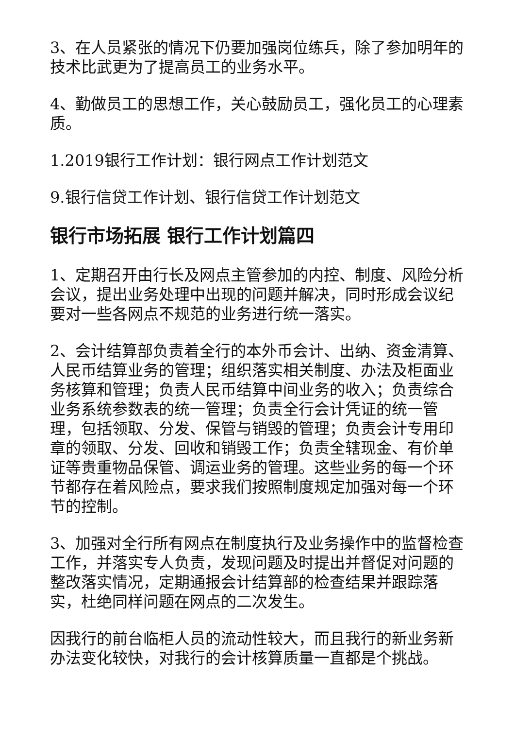3、在人员紧张的情况下仍要加强岗位练兵，除了参加明年的技术比武更为了提高员工的业务水平。
4、勤做员工的思想工作，关心鼓励员工，强化员工的心理素质。
1.2019银行工作计划：银行网点工作计划范文
9.银行信贷工作计划、银行信贷工作计划范文
银行市场拓展 银行工作计划篇四
1、定期召开由行长及网点主管参加的内控、制度、风险分析会议，提出业务处理中出现的问题并解决，同时形成会议纪要对一些各网点不规范的业务进行统一落实。
2、会计结算部负责着全行的本外币会计、出纳、资金清算、人民币结算业务的管理；组织落实相关制度、办法及柜面业务核算和管理；负责人民币结算中间业务的收入；负责综合业务系统参数表的统一管理；负责全行会计凭证的统一管理，包括领取、分发、保管与销毁的管理；负责会计专用印章的领取、分发、回收和销毁工作；负责全辖现金、有价单证等贵重物品保管、调运业务的管理。这些业务的每一个环节都存在着风险点，要求我们按照制度规定加强对每一个环节的控制。
3、加强对全行所有网点在制度执行及业务操作中的监督检查工作，并落实专人负责，发现问题及时提出并督促对问题的整改落实情况，定期通报会计结算部的检查结果并跟踪落实，杜绝同样问题在网点的二次发生。
因我行的前台临柜人员的流动性较大，而且我行的新业务新办法变化较快，对我行的会计核算质量一直都是个挑战。